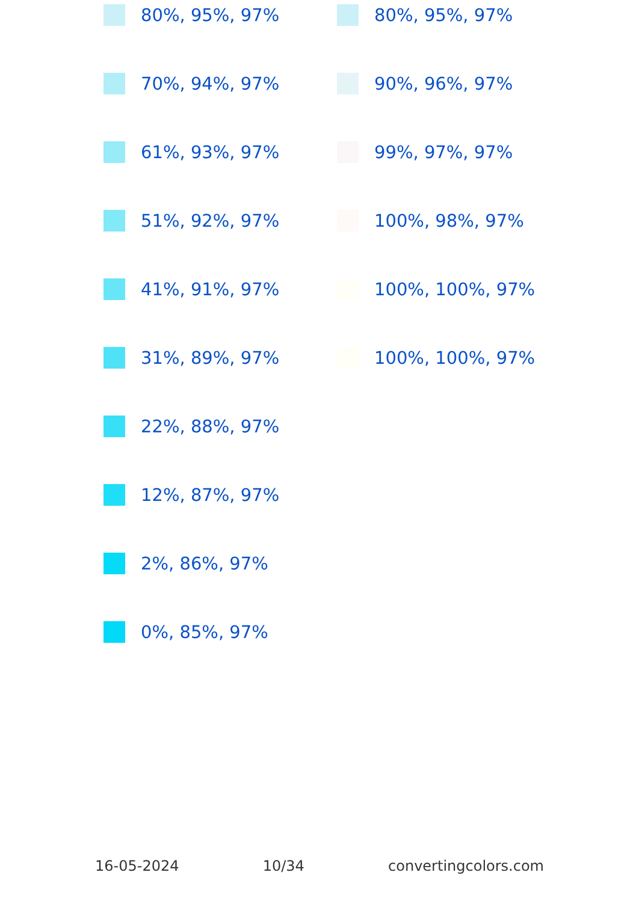80%, 95%, 97%
70%, 94%, 97%
61%, 93%, 97%
51%, 92%, 97%
41%, 91%, 97%
31%, 89%, 97%
22%, 88%, 97%
12%, 87%, 97%
2%, 86%, 97%
0%, 85%, 97%
80%, 95%, 97%
90%, 96%, 97%
99%, 97%, 97%
100%, 98%, 97%
100%, 100%, 97%
100%, 100%, 97%
16-05-2024 10/34 convertingcolors.com